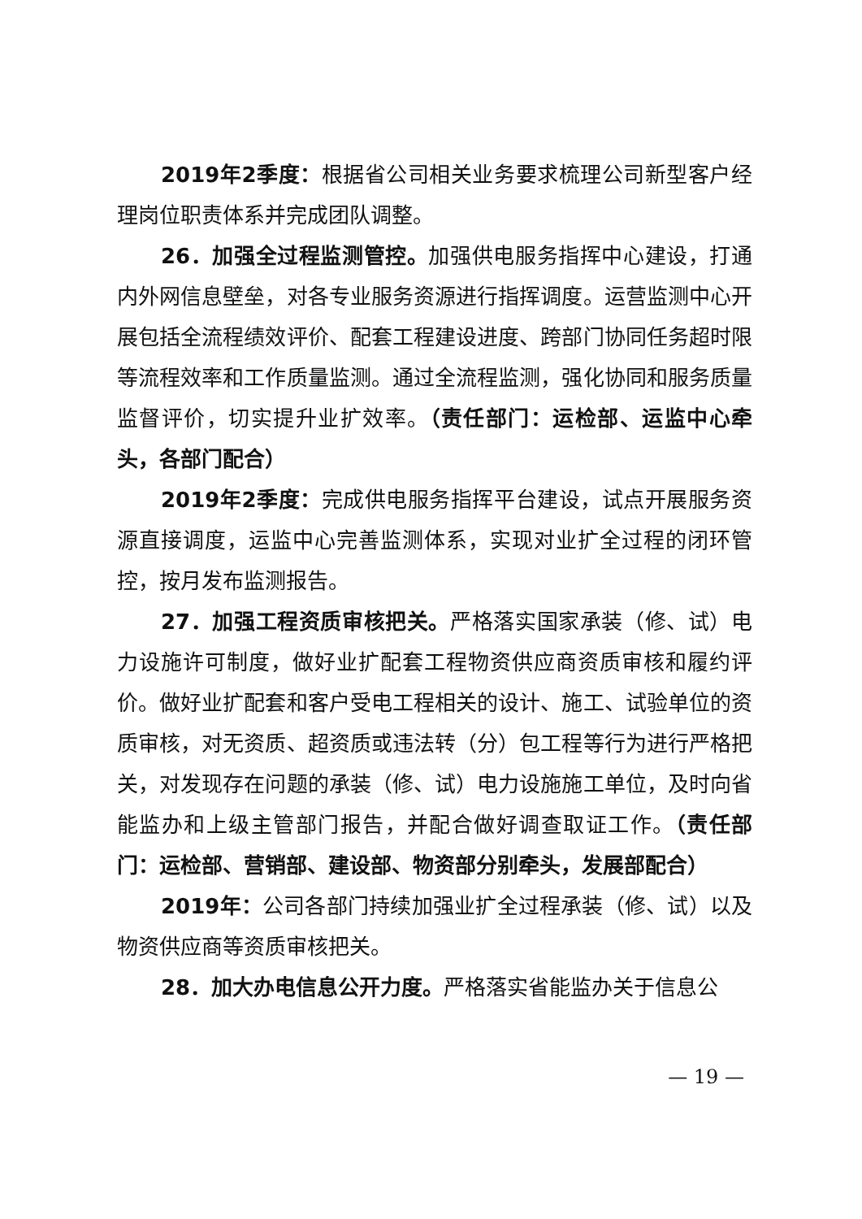2019年2季度：根据省公司相关业务要求梳理公司新型客户经理岗位职责体系并完成团队调整。
26．加强全过程监测管控。加强供电服务指挥中心建设，打通内外网信息壁垒，对各专业服务资源进行指挥调度。运营监测中心开展包括全流程绩效评价、配套工程建设进度、跨部门协同任务超时限等流程效率和工作质量监测。通过全流程监测，强化协同和服务质量监督评价，切实提升业扩效率。（责任部门：运检部、运监中心牵头，各部门配合）
2019年2季度：完成供电服务指挥平台建设，试点开展服务资源直接调度，运监中心完善监测体系，实现对业扩全过程的闭环管控，按月发布监测报告。
27．加强工程资质审核把关。严格落实国家承装（修、试）电力设施许可制度，做好业扩配套工程物资供应商资质审核和履约评价。做好业扩配套和客户受电工程相关的设计、施工、试验单位的资质审核，对无资质、超资质或违法转（分）包工程等行为进行严格把关，对发现存在问题的承装（修、试）电力设施施工单位，及时向省能监办和上级主管部门报告，并配合做好调查取证工作。（责任部门：运检部、营销部、建设部、物资部分别牵头，发展部配合）
2019年：公司各部门持续加强业扩全过程承装（修、试）以及物资供应商等资质审核把关。
28．加大办电信息公开力度。严格落实省能监办关于信息公
— 19 —